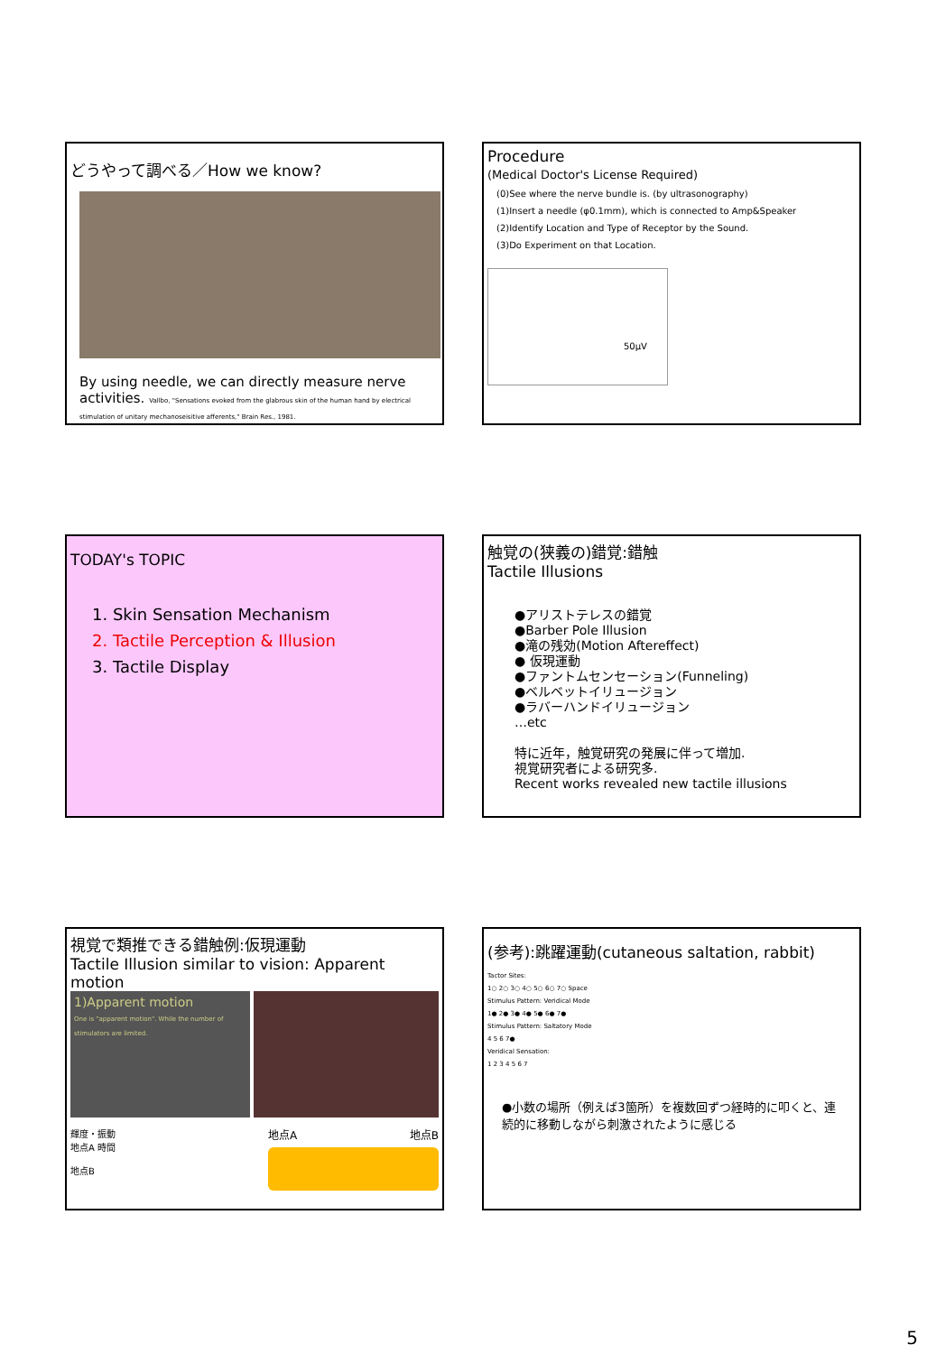どうやって調べる／How we know?
By using needle, we can directly measure nerve activities. Vallbo, "Sensations evoked from the glabrous skin of the human hand by electrical stimulation of unitary mechanoseisitive afferents," Brain Res., 1981.
Procedure
(Medical Doctor's License Required)
(0)See where the nerve bundle is. (by ultrasonography)
(1)Insert a needle (φ0.1mm), which is connected to Amp&Speaker
(2)Identify Location and Type of Receptor by the Sound.
(3)Do Experiment on that Location.
50μV
TODAY's TOPIC
1. Skin Sensation Mechanism
2. Tactile Perception & Illusion
3. Tactile Display
触覚の(狭義の)錯覚:錯触
Tactile Illusions
●アリストテレスの錯覚
●Barber Pole Illusion
●滝の残効(Motion Aftereffect)
● 仮現運動
●ファントムセンセーション(Funneling)
●ベルベットイリュージョン
●ラバーハンドイリュージョン
…etc
特に近年，触覚研究の発展に伴って増加.
視覚研究者による研究多.
Recent works revealed new tactile illusions
視覚で類推できる錯触例:仮現運動
Tactile Illusion similar to vision: Apparent motion
1)Apparent motion
One is "apparent motion". While the number of stimulators are limited.
輝度・振動
地点A 時間
地点B
地点A 地点B
(参考):跳躍運動(cutaneous saltation, rabbit)
Tactor Sites:
1○ 2○ 3○ 4○ 5○ 6○ 7○ Space
Stimulus Pattern: Veridical Mode
1● 2● 3● 4● 5● 6● 7●
Stimulus Pattern: Saltatory Mode
4 5 6 7●
Veridical Sensation:
1 2 3 4 5 6 7
●小数の場所（例えば3箇所）を複数回ずつ経時的に叩くと、連続的に移動しながら刺激されたように感じる
5